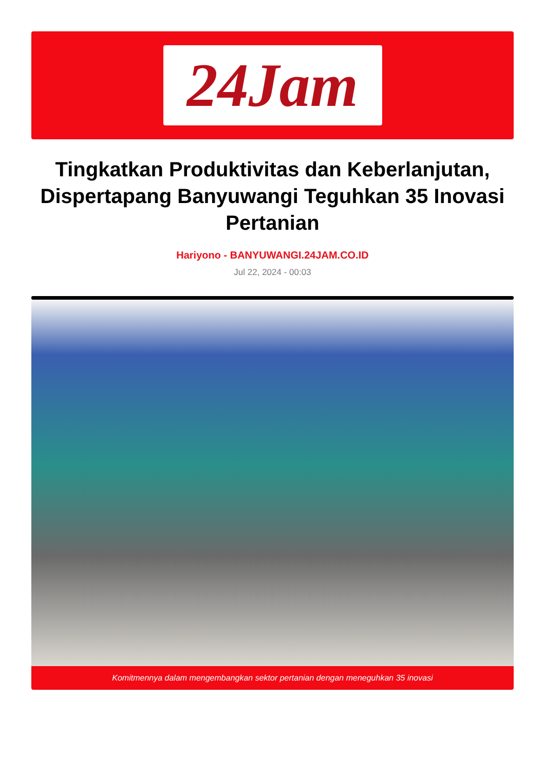24Jam
Tingkatkan Produktivitas dan Keberlanjutan, Dispertapang Banyuwangi Teguhkan 35 Inovasi Pertanian
Hariyono - BANYUWANGI.24JAM.CO.ID
Jul 22, 2024 - 00:03
Komitmennya dalam mengembangkan sektor pertanian dengan meneguhkan 35 inovasi